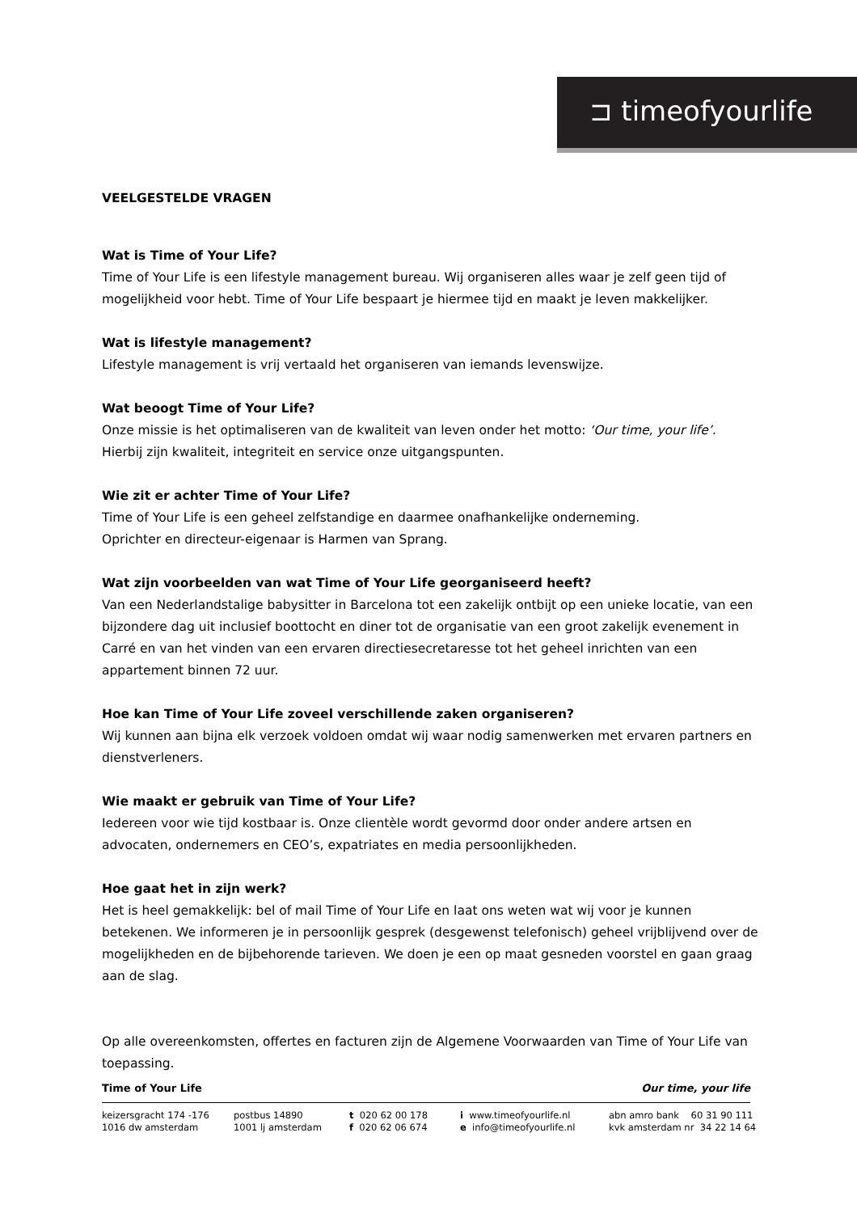⊐ timeofyourlife
VEELGESTELDE VRAGEN
Wat is Time of Your Life?
Time of Your Life is een lifestyle management bureau. Wij organiseren alles waar je zelf geen tijd of mogelijkheid voor hebt. Time of Your Life bespaart je hiermee tijd en maakt je leven makkelijker.
Wat is lifestyle management?
Lifestyle management is vrij vertaald het organiseren van iemands levenswijze.
Wat beoogt Time of Your Life?
Onze missie is het optimaliseren van de kwaliteit van leven onder het motto: ‘Our time, your life’.
Hierbij zijn kwaliteit, integriteit en service onze uitgangspunten.
Wie zit er achter Time of Your Life?
Time of Your Life is een geheel zelfstandige en daarmee onafhankelijke onderneming.
Oprichter en directeur-eigenaar is Harmen van Sprang.
Wat zijn voorbeelden van wat Time of Your Life georganiseerd heeft?
Van een Nederlandstalige babysitter in Barcelona tot een zakelijk ontbijt op een unieke locatie, van een bijzondere dag uit inclusief boottocht en diner tot de organisatie van een groot zakelijk evenement in Carré en van het vinden van een ervaren directiesecretaresse tot het geheel inrichten van een appartement binnen 72 uur.
Hoe kan Time of Your Life zoveel verschillende zaken organiseren?
Wij kunnen aan bijna elk verzoek voldoen omdat wij waar nodig samenwerken met ervaren partners en dienstverleners.
Wie maakt er gebruik van Time of Your Life?
Iedereen voor wie tijd kostbaar is. Onze clientèle wordt gevormd door onder andere artsen en advocaten, ondernemers en CEO’s, expatriates en media persoonlijkheden.
Hoe gaat het in zijn werk?
Het is heel gemakkelijk: bel of mail Time of Your Life en laat ons weten wat wij voor je kunnen betekenen. We informeren je in persoonlijk gesprek (desgewenst telefonisch) geheel vrijblijvend over de mogelijkheden en de bijbehorende tarieven. We doen je een op maat gesneden voorstel en gaan graag aan de slag.
Op alle overeenkomsten, offertes en facturen zijn de Algemene Voorwaarden van Time of Your Life van toepassing.
Time of Your Life Our time, your life
keizersgracht 174 -176
1016 dw amsterdam
postbus 14890
1001 lj amsterdam
t 020 62 00 178
f 020 62 06 674
i www.timeofyourlife.nl
e info@timeofyourlife.nl
abn amro bank 60 31 90 111
kvk amsterdam nr 34 22 14 64